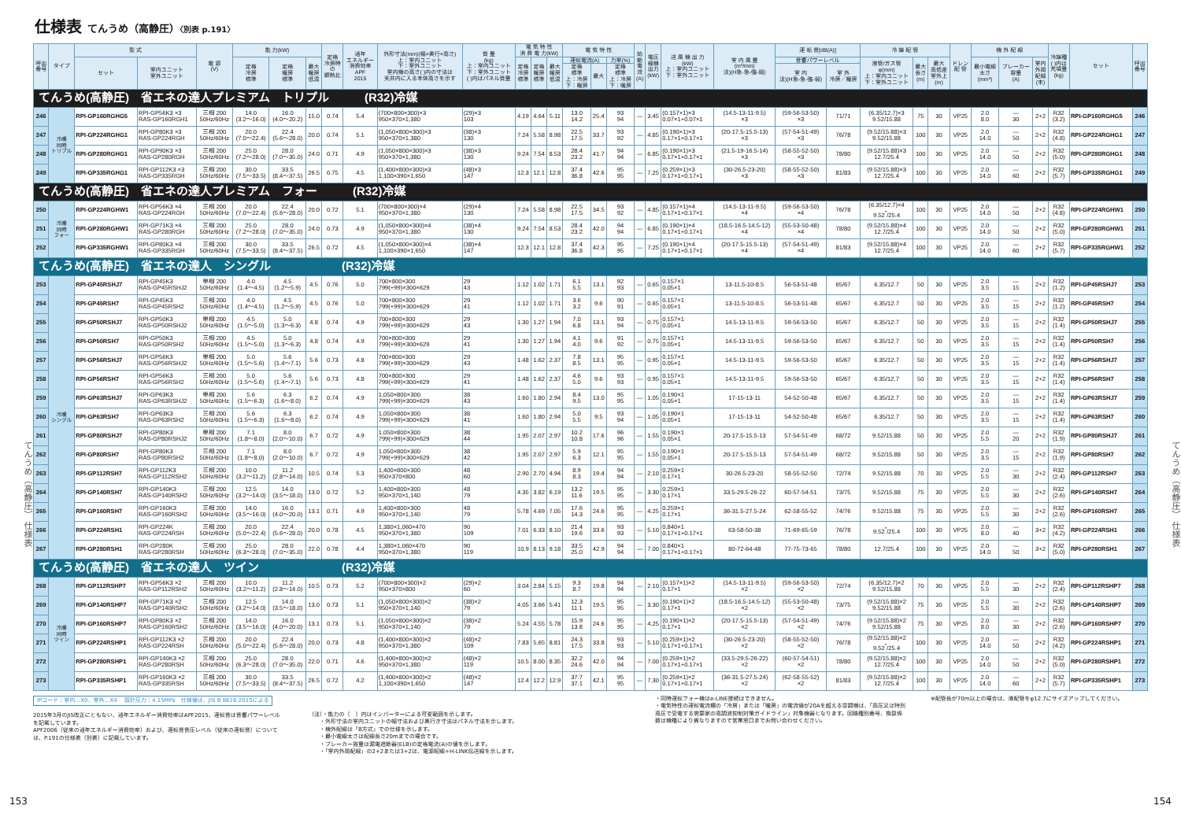てんうめ（高静圧） 仕様表
仕様表 てんうめ（高静圧）〈別表 p.191〉
| 呼出 番号 | タイプ | 型 式 | | 電 源 (V) | 能 力(kW) | | | 定格 冷房時 の 顕熱比 | 通年 エネルギー 消費効率 APF 2015 | 外形寸法(mm)(幅×奥行×高さ) 上：室内ユニット 下：室外ユニット 室内機の高さ( )内の寸法は 天井内に入る本体高さを示す | 質 量 (kg) 上：室内ユニット 下：室外ユニット ( )内はパネル質量 | 電 気 特 性 消 費 電 力(kW) | | | 電 気 特 性 | | | 始 動 電 流 (A) | 電圧 縮機 出力 (kW) | 送 風 機 出 力 (kW) 上：室内ユニット 下：室外ユニット | 室 内 風 量 (m³/min) 注)(H急-急-強-弱) | 運 転 音[dB(A)] | | 冷 媒 配 管 | | | ドレン 配 管 | 機 外 配 線 | | | 冷媒種 ( )内は 充填量 (kg) | セット | 呼出 番号 |
| --- | --- | --- | --- | --- | --- | --- | --- | --- | --- | --- | --- | --- | --- | --- | --- | --- | --- | --- | --- | --- | --- | --- | --- | --- | --- | --- | --- | --- | --- | --- | --- | --- | --- |
| | | セット | 室内ユニット 室外ユニット | | 定格 冷房 標準 | 定格 暖房 標準 | 最大 暖房 低温 | | | | | 定格 冷房 標準 | 定格 暖房 標準 | 最大 暖房 低温 | 運転電流(A) | | 力率(%) | | | | | 音響パワーレベル | | 液管/ガス管 φ(mm) 上：室内ユニット 下：室外ユニット | 最大 長さ (m) | 最大 高低差 室外上 (m) | | 最小電線 太さ (mm²) | ブレーカー 容量 (A) | 室内 外間 配線 (本) | | | |
| | | | | | | | | | | | | | | | 定格 標準 上：冷房 下：暖房 | 最大 | 定格 標準 上：冷房 下：暖房 | | | | | 室 内 注)(H急-急-強-弱) | 室 外 冷房／暖房 | | | | | | | | | | |
| てんうめ(高静圧) 省エネの達人プレミアム トリプル (R32)冷媒 | | | | | | | | | | | | | | | | | | | | | | | | | | | | | | | | | |
| 246 | 冷暖 同時 トリプル | RPI-GP160RGHG5 | RPI-GP56K3 ×3 RAS-GP160RGH1 | 三相 200 50Hz/60Hz | 14.0 (3.2～16.0) | 16.0 (4.0～20.2) | 15.0 | 0.74 | 5.4 | (700×800×300)×3 950×370×1,380 | (29)×3 103 | 4.19 | 4.64 | 5.11 | 13.0 14.2 | 25.4 | 93 94 | — | 3.45 | (0.157×1)×3 0.07×1+0.07×1 | (14.5-13-11-9.5) ×3 | (59-56-53-50) ×3 | 71/71 | (6.35/12.7)×3 9.52/15.88 | 75 | 30 | VP25 | 2.0 8.0 | — 30 | 2+2 | R32 (3.2) | RPI-GP160RGHG5 | 246 |
| 247 | | RPI-GP224RGHG1 | RPI-GP80K3 ×3 RAS-GP224RGH | 三相 200 50Hz/60Hz | 20.0 (7.0～22.4) | 22.4 (5.6～28.0) | 20.0 | 0.74 | 5.1 | (1,050×800×300)×3 950×370×1,380 | (38)×3 130 | 7.24 | 5.58 | 8.98 | 22.5 17.5 | 33.7 | 93 92 | — | 4.85 | (0.190×1)×3 0.17×1+0.17×1 | (20-17.5-15.5-13) ×3 | (57-54-51-49) ×3 | 76/78 | (9.52/15.88)×3 9.52/15.88 | 100 | 30 | VP25 | 2.0 14.0 | — 50 | 2+2 | R32 (4.8) | RPI-GP224RGHG1 | 247 |
| 248 | | RPI-GP280RGHG1 | RPI-GP90K3 ×3 RAS-GP280RGH | 三相 200 50Hz/60Hz | 25.0 (7.2～28.0) | 28.0 (7.0～35.0) | 24.0 | 0.71 | 4.9 | (1,050×800×300)×3 950×370×1,380 | (38)×3 130 | 9.24 | 7.54 | 8.53 | 28.4 23.2 | 41.7 | 94 94 | — | 6.85 | (0.190×1)×3 0.17×1+0.17×1 | (21.5-19-16.5-14) ×3 | (58-55-52-50) ×3 | 78/80 | (9.52/15.88)×3 12.7/25.4 | 100 | 30 | VP25 | 2.0 14.0 | — 50 | 2+2 | R32 (5.0) | RPI-GP280RGHG1 | 248 |
| 249 | | RPI-GP335RGHG1 | RPI-GP112K3 ×3 RAS-GP335RGH | 三相 200 50Hz/60Hz | 30.0 (7.5～33.5) | 33.5 (8.4～37.5) | 26.5 | 0.75 | 4.5 | (1,400×800×300)×3 1,100×390×1,650 | (48)×3 147 | 12.3 | 12.1 | 12.8 | 37.4 36.8 | 42.6 | 95 95 | — | 7.25 | (0.259×1)×3 0.17×1+0.17×1 | (30-26.5-23-20) ×3 | (58-55-52-50) ×3 | 81/83 | (9.52/15.88)×3 12.7/25.4 | 100 | 30 | VP25 | 2.0 14.0 | — 60 | 2+2 | R32 (5.7) | RPI-GP335RGHG1 | 249 |
| てんうめ(高静圧) 省エネの達人プレミアム フォー (R32)冷媒 | | | | | | | | | | | | | | | | | | | | | | | | | | | | | | | | | |
| 250 | 冷暖 同時 フォー | RPI-GP224RGHW1 | RPI-GP56K3 ×4 RAS-GP224RGH | 三相 200 50Hz/60Hz | 20.0 (7.0～22.4) | 22.4 (5.6～28.0) | 20.0 | 0.72 | 5.1 | (700×800×300)×4 950×370×1,380 | (29)×4 130 | 7.24 | 5.58 | 8.98 | 22.5 17.5 | 34.5 | 93 92 | — | 4.85 | (0.157×1)×4 0.17×1+0.17×1 | (14.5-13-11-9.5) ×4 | (59-56-53-50) ×4 | 76/78 | (6.35/12.7)×4 9.52<sup>*</sup>/25.4 | 100 | 30 | VP25 | 2.0 14.0 | — 50 | 2+2 | R32 (4.8) | RPI-GP224RGHW1 | 250 |
| 251 | | RPI-GP280RGHW1 | RPI-GP71K3 ×4 RAS-GP280RGH | 三相 200 50Hz/60Hz | 25.0 (7.2～28.0) | 28.0 (7.0～35.0) | 24.0 | 0.73 | 4.9 | (1,050×800×300)×4 950×370×1,380 | (38)×4 130 | 9.24 | 7.54 | 8.53 | 28.4 23.2 | 42.0 | 94 94 | — | 6.85 | (0.190×1)×4 0.17×1+0.17×1 | (18.5-16.5-14.5-12) ×4 | (55-53-50-48) ×4 | 78/80 | (9.52/15.88)×4 12.7/25.4 | 100 | 30 | VP25 | 2.0 14.0 | — 50 | 2+2 | R32 (5.0) | RPI-GP280RGHW1 | 251 |
| 252 | | RPI-GP335RGHW1 | RPI-GP80K3 ×4 RAS-GP335RGH | 三相 200 50Hz/60Hz | 30.0 (7.5～33.5) | 33.5 (8.4～37.5) | 26.5 | 0.72 | 4.5 | (1,050×800×300)×4 1,100×390×1,650 | (38)×4 147 | 12.3 | 12.1 | 12.8 | 37.4 36.8 | 42.3 | 95 95 | — | 7.25 | (0.190×1)×4 0.17×1+0.17×1 | (20-17.5-15.5-13) ×4 | (57-54-51-49) ×4 | 81/83 | (9.52/15.88)×4 12.7/25.4 | 100 | 30 | VP25 | 2.0 14.0 | — 60 | 2+2 | R32 (5.7) | RPI-GP335RGHW1 | 252 |
| てんうめ(高静圧) 省エネの達人 シングル (R32)冷媒 | | | | | | | | | | | | | | | | | | | | | | | | | | | | | | | | | |
| 253 | 冷暖 シングル | RPI-GP45RSHJ7 | RPI-GP45K3 RAS-GP45RSHJ2 | 単相 200 50Hz/60Hz | 4.0 (1.4～4.5) | 4.5 (1.2～5.9) | 4.5 | 0.76 | 5.0 | 700×800×300 799(+99)×300×629 | 29 43 | 1.12 | 1.02 | 1.71 | 6.1 5.5 | 13.1 | 92 93 | — | 0.65 | 0.157×1 0.05×1 | 13-11.5-10-8.5 | 56-53-51-48 | 65/67 | 6.35/12.7 | 50 | 30 | VP25 | 2.0 3.5 | — 15 | 2+2 | R32 (1.2) | RPI-GP45RSHJ7 | 253 |
| 254 | | RPI-GP45RSH7 | RPI-GP45K3 RAS-GP45RSH2 | 三相 200 50Hz/60Hz | 4.0 (1.4～4.5) | 4.5 (1.2～5.9) | 4.5 | 0.76 | 5.0 | 700×800×300 799(+99)×300×629 | 29 41 | 1.12 | 1.02 | 1.71 | 3.6 3.2 | 9.6 | 90 91 | — | 0.65 | 0.157×1 0.05×1 | 13-11.5-10-8.5 | 56-53-51-48 | 65/67 | 6.35/12.7 | 50 | 30 | VP25 | 2.0 3.5 | — 15 | 2+2 | R32 (1.2) | RPI-GP45RSH7 | 254 |
| 255 | | RPI-GP50RSHJ7 | RPI-GP50K3 RAS-GP50RSHJ2 | 単相 200 50Hz/60Hz | 4.5 (1.5～5.0) | 5.0 (1.3～6.3) | 4.8 | 0.74 | 4.9 | 700×800×300 799(+99)×300×629 | 29 43 | 1.30 | 1.27 | 1.94 | 7.0 6.8 | 13.1 | 93 94 | — | 0.75 | 0.157×1 0.05×1 | 14.5-13-11-9.5 | 59-56-53-50 | 65/67 | 6.35/12.7 | 50 | 30 | VP25 | 2.0 3.5 | — 15 | 2+2 | R32 (1.4) | RPI-GP50RSHJ7 | 255 |
| 256 | | RPI-GP50RSH7 | RPI-GP50K3 RAS-GP50RSH2 | 三相 200 50Hz/60Hz | 4.5 (1.5～5.0) | 5.0 (1.3～6.3) | 4.8 | 0.74 | 4.9 | 700×800×300 799(+99)×300×629 | 29 41 | 1.30 | 1.27 | 1.94 | 4.1 4.0 | 9.6 | 91 92 | — | 0.75 | 0.157×1 0.05×1 | 14.5-13-11-9.5 | 59-56-53-50 | 65/67 | 6.35/12.7 | 50 | 30 | VP25 | 2.0 3.5 | — 15 | 2+2 | R32 (1.4) | RPI-GP50RSH7 | 256 |
| 257 | | RPI-GP56RSHJ7 | RPI-GP56K3 RAS-GP56RSHJ2 | 単相 200 50Hz/60Hz | 5.0 (1.5～5.6) | 5.6 (1.4～7.1) | 5.6 | 0.73 | 4.8 | 700×800×300 799(+99)×300×629 | 29 43 | 1.48 | 1.62 | 2.37 | 7.8 8.5 | 13.1 | 95 95 | — | 0.95 | 0.157×1 0.05×1 | 14.5-13-11-9.5 | 59-56-53-50 | 65/67 | 6.35/12.7 | 50 | 30 | VP25 | 2.0 3.5 | — 15 | 2+2 | R32 (1.4) | RPI-GP56RSHJ7 | 257 |
| 258 | | RPI-GP56RSH7 | RPI-GP56K3 RAS-GP56RSH2 | 三相 200 50Hz/60Hz | 5.0 (1.5～5.6) | 5.6 (1.4～7.1) | 5.6 | 0.73 | 4.8 | 700×800×300 799(+99)×300×629 | 29 41 | 1.48 | 1.62 | 2.37 | 4.6 5.0 | 9.6 | 93 93 | — | 0.95 | 0.157×1 0.05×1 | 14.5-13-11-9.5 | 59-56-53-50 | 65/67 | 6.35/12.7 | 50 | 30 | VP25 | 2.0 3.5 | — 15 | 2+2 | R32 (1.4) | RPI-GP56RSH7 | 258 |
| 259 | | RPI-GP63RSHJ7 | RPI-GP63K3 RAS-GP63RSHJ2 | 単相 200 50Hz/60Hz | 5.6 (1.5～6.3) | 6.3 (1.6～8.0) | 6.2 | 0.74 | 4.9 | 1,050×800×300 799(+99)×300×629 | 38 43 | 1.60 | 1.80 | 2.94 | 8.4 9.5 | 13.0 | 95 95 | — | 1.05 | 0.190×1 0.05×1 | 17-15-13-11 | 54-52-50-48 | 65/67 | 6.35/12.7 | 50 | 30 | VP25 | 2.0 3.5 | — 15 | 2+2 | R32 (1.4) | RPI-GP63RSHJ7 | 259 |
| 260 | | RPI-GP63RSH7 | RPI-GP63K3 RAS-GP63RSH2 | 三相 200 50Hz/60Hz | 5.6 (1.5～6.3) | 6.3 (1.6～8.0) | 6.2 | 0.74 | 4.9 | 1,050×800×300 799(+99)×300×629 | 38 41 | 1.60 | 1.80 | 2.94 | 5.0 5.5 | 9.5 | 93 94 | — | 1.05 | 0.190×1 0.05×1 | 17-15-13-11 | 54-52-50-48 | 65/67 | 6.35/12.7 | 50 | 30 | VP25 | 2.0 3.5 | — 15 | 2+2 | R32 (1.4) | RPI-GP63RSH7 | 260 |
| 261 | | RPI-GP80RSHJ7 | RPI-GP80K3 RAS-GP80RSHJ2 | 単相 200 50Hz/60Hz | 7.1 (1.8～8.0) | 8.0 (2.0～10.0) | 6.7 | 0.72 | 4.9 | 1,050×800×300 799(+99)×300×629 | 38 44 | 1.95 | 2.07 | 2.97 | 10.2 10.8 | 17.6 | 96 96 | — | 1.55 | 0.190×1 0.05×1 | 20-17.5-15.5-13 | 57-54-51-49 | 68/72 | 9.52/15.88 | 50 | 30 | VP25 | 2.0 5.5 | — 20 | 2+2 | R32 (1.9) | RPI-GP80RSHJ7 | 261 |
| 262 | | RPI-GP80RSH7 | RPI-GP80K3 RAS-GP80RSH2 | 三相 200 50Hz/60Hz | 7.1 (1.8～8.0) | 8.0 (2.0～10.0) | 6.7 | 0.72 | 4.9 | 1,050×800×300 799(+99)×300×629 | 38 42 | 1.95 | 2.07 | 2.97 | 5.9 6.3 | 12.1 | 95 95 | — | 1.55 | 0.190×1 0.05×1 | 20-17.5-15.5-13 | 57-54-51-49 | 68/72 | 9.52/15.88 | 50 | 30 | VP25 | 2.0 3.5 | — 15 | 2+2 | R32 (1.9) | RPI-GP80RSH7 | 262 |
| 263 | | RPI-GP112RSH7 | RPI-GP112K3 RAS-GP112RSH2 | 三相 200 50Hz/60Hz | 10.0 (3.2～11.2) | 11.2 (2.8～14.0) | 10.5 | 0.74 | 5.3 | 1,400×800×300 950×370×800 | 48 60 | 2.90 | 2.70 | 4.94 | 8.9 8.3 | 19.4 | 94 94 | — | 2.10 | 0.259×1 0.17×1 | 30-26.5-23-20 | 58-55-52-50 | 72/74 | 9.52/15.88 | 70 | 30 | VP25 | 2.0 5.5 | — 30 | 2+2 | R32 (2.4) | RPI-GP112RSH7 | 263 |
| 264 | | RPI-GP140RSH7 | RPI-GP140K3 RAS-GP140RSH2 | 三相 200 50Hz/60Hz | 12.5 (3.2～14.0) | 14.0 (3.5～18.0) | 13.0 | 0.72 | 5.2 | 1,400×800×300 950×370×1,140 | 48 79 | 4.35 | 3.82 | 6.19 | 13.2 11.6 | 19.5 | 95 95 | — | 3.30 | 0.259×1 0.17×1 | 33.5-29.5-26-22 | 60-57-54-51 | 73/75 | 9.52/15.88 | 75 | 30 | VP25 | 2.0 5.5 | — 30 | 2+2 | R32 (2.6) | RPI-GP140RSH7 | 264 |
| 265 | | RPI-GP160RSH7 | RPI-GP160K3 RAS-GP160RSH2 | 三相 200 50Hz/60Hz | 14.0 (3.5～16.0) | 16.0 (4.0～20.0) | 13.1 | 0.71 | 4.9 | 1,400×800×300 950×370×1,140 | 48 79 | 5.78 | 4.69 | 7.05 | 17.6 14.3 | 24.6 | 95 95 | — | 4.25 | 0.259×1 0.17×1 | 36-31.5-27.5-24 | 62-58-55-52 | 74/76 | 9.52/15.88 | 75 | 30 | VP25 | 2.0 5.5 | — 30 | 2+2 | R32 (2.6) | RPI-GP160RSH7 | 265 |
| 266 | | RPI-GP224RSH1 | RPI-GP224K RAS-GP224RSH | 三相 200 50Hz/60Hz | 20.0 (5.0～22.4) | 22.4 (5.6～28.0) | 20.0 | 0.78 | 4.5 | 1,380×1,060×470 950×370×1,380 | 90 109 | 7.01 | 6.33 | 8.10 | 21.4 19.6 | 33.6 | 93 93 | — | 5.10 | 0.840×1 0.17×1+0.17×1 | 63-58-50-38 | 71-69-65-59 | 76/78 | 9.52<sup>*</sup>/25.4 | 100 | 30 | VP25 | 2.0 8.0 | — 40 | 3+2 | R32 (4.2) | RPI-GP224RSH1 | 266 |
| 267 | | RPI-GP280RSH1 | RPI-GP280K RAS-GP280RSH | 三相 200 50Hz/60Hz | 25.0 (6.3～28.0) | 28.0 (7.0～35.0) | 22.0 | 0.78 | 4.4 | 1,380×1,060×470 950×370×1,380 | 90 119 | 10.9 | 8.13 | 9.18 | 33.5 25.0 | 42.9 | 94 94 | — | 7.00 | 0.840×1 0.17×1+0.17×1 | 80-72-64-48 | 77-75-73-65 | 78/80 | 12.7/25.4 | 100 | 30 | VP25 | 2.0 14.0 | — 50 | 3+2 | R32 (5.0) | RPI-GP280RSH1 | 267 |
| てんうめ(高静圧) 省エネの達人 ツイン (R32)冷媒 | | | | | | | | | | | | | | | | | | | | | | | | | | | | | | | | | |
| 268 | 冷暖 同時 ツイン | RPI-GP112RSHP7 | RPI-GP56K3 ×2 RAS-GP112RSH2 | 三相 200 50Hz/60Hz | 10.0 (3.2～11.2) | 11.2 (2.8～14.0) | 10.5 | 0.73 | 5.2 | (700×800×300)×2 950×370×800 | (29)×2 60 | 3.04 | 2.84 | 5.15 | 9.3 8.7 | 19.8 | 94 94 | — | 2.10 | (0.157×1)×2 0.17×1 | (14.5-13-11-9.5) ×2 | (59-56-53-50) ×2 | 72/74 | (6.35/12.7)×2 9.52/15.88 | 70 | 30 | VP25 | 2.0 5.5 | — 30 | 2+2 | R32 (2.4) | RPI-GP112RSHP7 | 268 |
| 269 | | RPI-GP140RSHP7 | RPI-GP71K3 ×2 RAS-GP140RSH2 | 三相 200 50Hz/60Hz | 12.5 (3.2～14.0) | 14.0 (3.5～18.0) | 13.0 | 0.73 | 5.1 | (1,050×800×300)×2 950×370×1,140 | (38)×2 79 | 4.05 | 3.66 | 5.41 | 12.3 11.1 | 19.5 | 95 95 | — | 3.30 | (0.190×1)×2 0.17×1 | (18.5-16.5-14.5-12) ×2 | (55-53-50-48) ×2 | 73/75 | (9.52/15.88)×2 9.52/15.88 | 75 | 30 | VP25 | 2.0 5.5 | — 30 | 2+2 | R32 (2.6) | RPI-GP140RSHP7 | 269 |
| 270 | | RPI-GP160RSHP7 | RPI-GP80K3 ×2 RAS-GP160RSH2 | 三相 200 50Hz/60Hz | 14.0 (3.5～16.0) | 16.0 (4.0～20.0) | 13.1 | 0.73 | 5.1 | (1,050×800×300)×2 950×370×1,140 | (38)×2 79 | 5.24 | 4.55 | 5.78 | 15.9 13.8 | 24.6 | 95 95 | — | 4.25 | (0.190×1)×2 0.17×1 | (20-17.5-15.5-13) ×2 | (57-54-51-49) ×2 | 74/76 | (9.52/15.88)×2 9.52/15.88 | 75 | 30 | VP25 | 2.0 8.0 | — 30 | 2+2 | R32 (2.6) | RPI-GP160RSHP7 | 270 |
| 271 | | RPI-GP224RSHP1 | RPI-GP112K3 ×2 RAS-GP224RSH | 三相 200 50Hz/60Hz | 20.0 (5.0～22.4) | 22.4 (5.6～28.0) | 20.0 | 0.73 | 4.8 | (1,400×800×300)×2 950×370×1,380 | (48)×2 109 | 7.83 | 5.65 | 8.81 | 24.3 17.5 | 33.8 | 93 93 | — | 5.10 | (0.259×1)×2 0.17×1+0.17×1 | (30-26.5-23-20) ×2 | (58-55-52-50) ×2 | 76/78 | (9.52/15.88)×2 9.52<sup>*</sup>/25.4 | 100 | 30 | VP25 | 2.0 14.0 | — 50 | 2+2 | R32 (4.2) | RPI-GP224RSHP1 | 271 |
| 272 | | RPI-GP280RSHP1 | RPI-GP140K3 ×2 RAS-GP280RSH | 三相 200 50Hz/60Hz | 25.0 (6.3～28.0) | 28.0 (7.0～35.0) | 22.0 | 0.71 | 4.6 | (1,400×800×300)×2 950×370×1,380 | (48)×2 119 | 10.5 | 8.00 | 8.35 | 32.2 24.6 | 42.0 | 94 94 | — | 7.00 | (0.259×1)×2 0.17×1+0.17×1 | (33.5-29.5-26-22) ×2 | (60-57-54-51) ×2 | 78/80 | (9.52/15.88)×2 12.7/25.4 | 100 | 30 | VP25 | 2.0 14.0 | — 50 | 2+2 | R32 (5.0) | RPI-GP280RSHP1 | 272 |
| 273 | | RPI-GP335RSHP1 | RPI-GP160K3 ×2 RAS-GP335RSH | 三相 200 50Hz/60Hz | 30.0 (7.5～33.5) | 33.5 (8.4～37.5) | 26.5 | 0.72 | 4.2 | (1,400×800×300)×2 1,100×390×1,650 | (48)×2 147 | 12.4 | 12.2 | 12.9 | 37.7 37.1 | 42.1 | 95 95 | — | 7.30 | (0.259×1)×2 0.17×1+0.17×1 | (36-31.5-27.5-24) ×2 | (62-58-55-52) ×2 | 81/83 | (9.52/15.88)×2 12.7/25.4 | 100 | 30 | VP25 | 2.0 14.0 | — 60 | 2+2 | R32 (5.7) | RPI-GP335RSHP1 | 273 |
IPコード：室内…X0、室外…X4　 設計圧力：4.15MPa　仕様値は、JIS B 8616:2015による
2015年3月のJIS改正にともない、通年エネルギー消費効率はAPF2015、運転音は音響パワーレベルを記載しています。
APF2006（従来の通年エネルギー消費効率）および、運転音音圧レベル（従来の運転音）については、P.191の仕様表（別表）に記載しています。
（注）・能力の（　）内はインバーターによる可変範囲を示します。
　　・外形寸法の室内ユニットの幅寸法および奥行き寸法はパネル寸法を示します。
　　・機外配線は「B方式」での仕様を示します。
　　・最小電線太さは配線長さ20mまでの場合です。
　　・ブレーカー容量は漏電遮断器(ELB)の定格電流(A)の値を示します。
　　・「室内外間配線」の2+2または3+2は、電源配線+H-LINK伝送線を示します。
・同時運転フォー機はe-LINE接続はできません。
・電気特性の運転電流欄の「冷房」または「暖房」の電流値が20Aを超える空調機は、「高圧又は特別高圧で受電する需要家の高調波抑制対策ガイドライン」対象機器となります。回路種別番号、換算係数は機種により異なりますので営業窓口までお問い合わせください。
※配管長が70m以上の場合は、液配管をφ12.7にサイズアップしてください。
てんうめ（高静圧） 仕様表
153 154